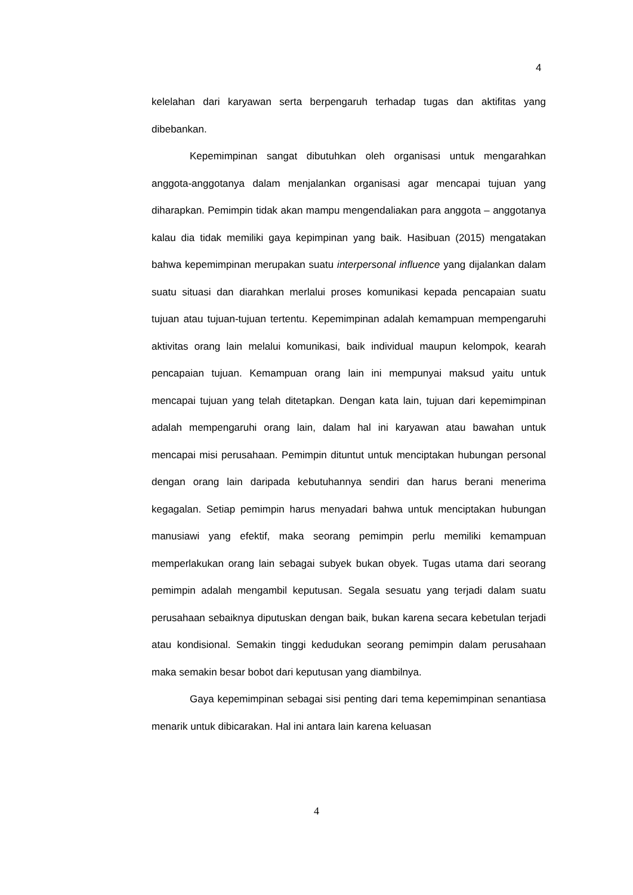4
kelelahan dari karyawan serta berpengaruh terhadap tugas dan aktifitas yang dibebankan.
Kepemimpinan sangat dibutuhkan oleh organisasi untuk mengarahkan anggota-anggotanya dalam menjalankan organisasi agar mencapai tujuan yang diharapkan. Pemimpin tidak akan mampu mengendaliakan para anggota – anggotanya kalau dia tidak memiliki gaya kepimpinan yang baik. Hasibuan (2015) mengatakan bahwa kepemimpinan merupakan suatu interpersonal influence yang dijalankan dalam suatu situasi dan diarahkan merlalui proses komunikasi kepada pencapaian suatu tujuan atau tujuan-tujuan tertentu. Kepemimpinan adalah kemampuan mempengaruhi aktivitas orang lain melalui komunikasi, baik individual maupun kelompok, kearah pencapaian tujuan. Kemampuan orang lain ini mempunyai maksud yaitu untuk mencapai tujuan yang telah ditetapkan. Dengan kata lain, tujuan dari kepemimpinan adalah mempengaruhi orang lain, dalam hal ini karyawan atau bawahan untuk mencapai misi perusahaan. Pemimpin dituntut untuk menciptakan hubungan personal dengan orang lain daripada kebutuhannya sendiri dan harus berani menerima kegagalan. Setiap pemimpin harus menyadari bahwa untuk menciptakan hubungan manusiawi yang efektif, maka seorang pemimpin perlu memiliki kemampuan memperlakukan orang lain sebagai subyek bukan obyek. Tugas utama dari seorang pemimpin adalah mengambil keputusan. Segala sesuatu yang terjadi dalam suatu perusahaan sebaiknya diputuskan dengan baik, bukan karena secara kebetulan terjadi atau kondisional. Semakin tinggi kedudukan seorang pemimpin dalam perusahaan maka semakin besar bobot dari keputusan yang diambilnya.
Gaya kepemimpinan sebagai sisi penting dari tema kepemimpinan senantiasa menarik untuk dibicarakan. Hal ini antara lain karena keluasan
4